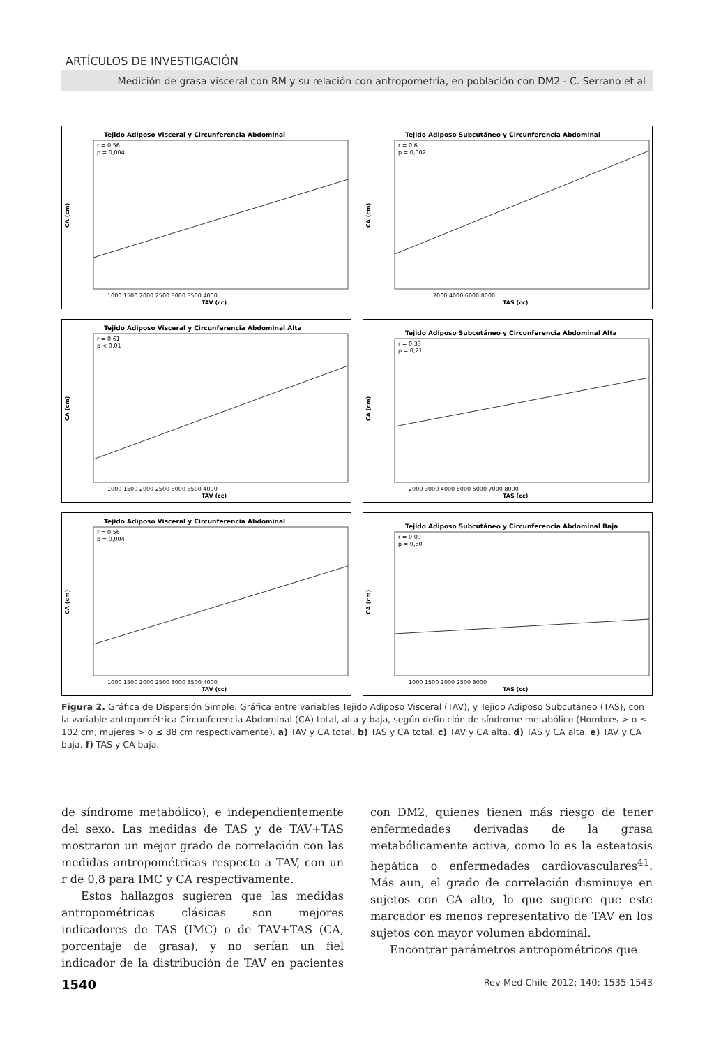ARTÍCULOS DE INVESTIGACIÓN
Medición de grasa visceral con RM y su relación con antropometría, en población con DM2 - C. Serrano et al
Tejido Adiposo Visceral y Circunferencia Abdominal
r = 0,56
p = 0,004
CA (cm)
TAV (cc)
1000 1500 2000 2500 3000 3500 4000
Tejido Adiposo Subcutáneo y Circunferencia Abdominal
r = 0,6
p = 0,002
CA (cm)
TAS (cc)
2000 4000 6000 8000
Tejido Adiposo Visceral y Circunferencia Abdominal Alta
r = 0,61
p < 0,01
CA (cm)
TAV (cc)
1000 1500 2000 2500 3000 3500 4000
Tejido Adiposo Subcutáneo y Circunferencia Abdominal Alta
r = 0,33
p = 0,21
CA (cm)
TAS (cc)
2000 3000 4000 5000 6000 7000 8000
Tejido Adiposo Visceral y Circunferencia Abdominal
r = 0,56
p = 0,004
CA (cm)
TAV (cc)
1000 1500 2000 2500 3000 3500 4000
Tejido Adiposo Subcutáneo y Circunferencia Abdominal Baja
r = 0,09
p = 0,80
CA (cm)
TAS (cc)
1000 1500 2000 2500 3000
Figura 2. Gráfica de Dispersión Simple. Gráfica entre variables Tejido Adiposo Visceral (TAV), y Tejido Adiposo Subcutáneo (TAS), con la variable antropométrica Circunferencia Abdominal (CA) total, alta y baja, según definición de síndrome metabólico (Hombres > o ≤ 102 cm, mujeres > o ≤ 88 cm respectivamente). a) TAV y CA total. b) TAS y CA total. c) TAV y CA alta. d) TAS y CA alta. e) TAV y CA baja. f) TAS y CA baja.
de síndrome metabólico), e independientemente del sexo. Las medidas de TAS y de TAV+TAS mostraron un mejor grado de correlación con las medidas antropométricas respecto a TAV, con un r de 0,8 para IMC y CA respectivamente.
Estos hallazgos sugieren que las medidas antropométricas clásicas son mejores indicadores de TAS (IMC) o de TAV+TAS (CA, porcentaje de grasa), y no serían un fiel indicador de la distribución de TAV en pacientes con DM2, quienes tienen más riesgo de tener enfermedades derivadas de la grasa metabólicamente activa, como lo es la esteatosis hepática o enfermedades cardiovasculares<sup>41</sup>. Más aun, el grado de correlación disminuye en sujetos con CA alto, lo que sugiere que este marcador es menos representativo de TAV en los sujetos con mayor volumen abdominal.
Encontrar parámetros antropométricos que
1540 Rev Med Chile 2012; 140: 1535-1543